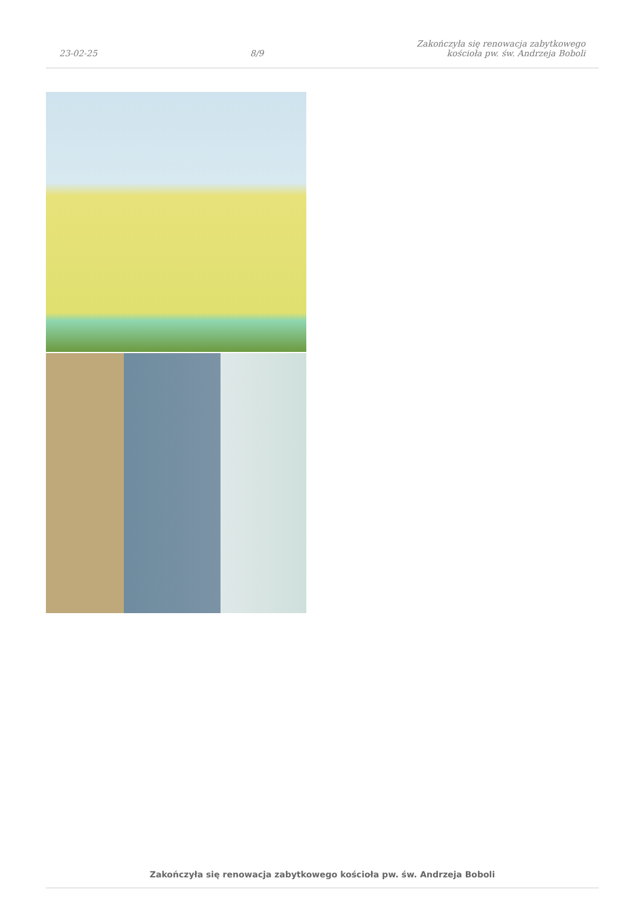23-02-25
8/9
Zakończyła się renowacja zabytkowego
kościoła pw. św. Andrzeja Boboli
Zakończyła się renowacja zabytkowego kościoła pw. św. Andrzeja Boboli